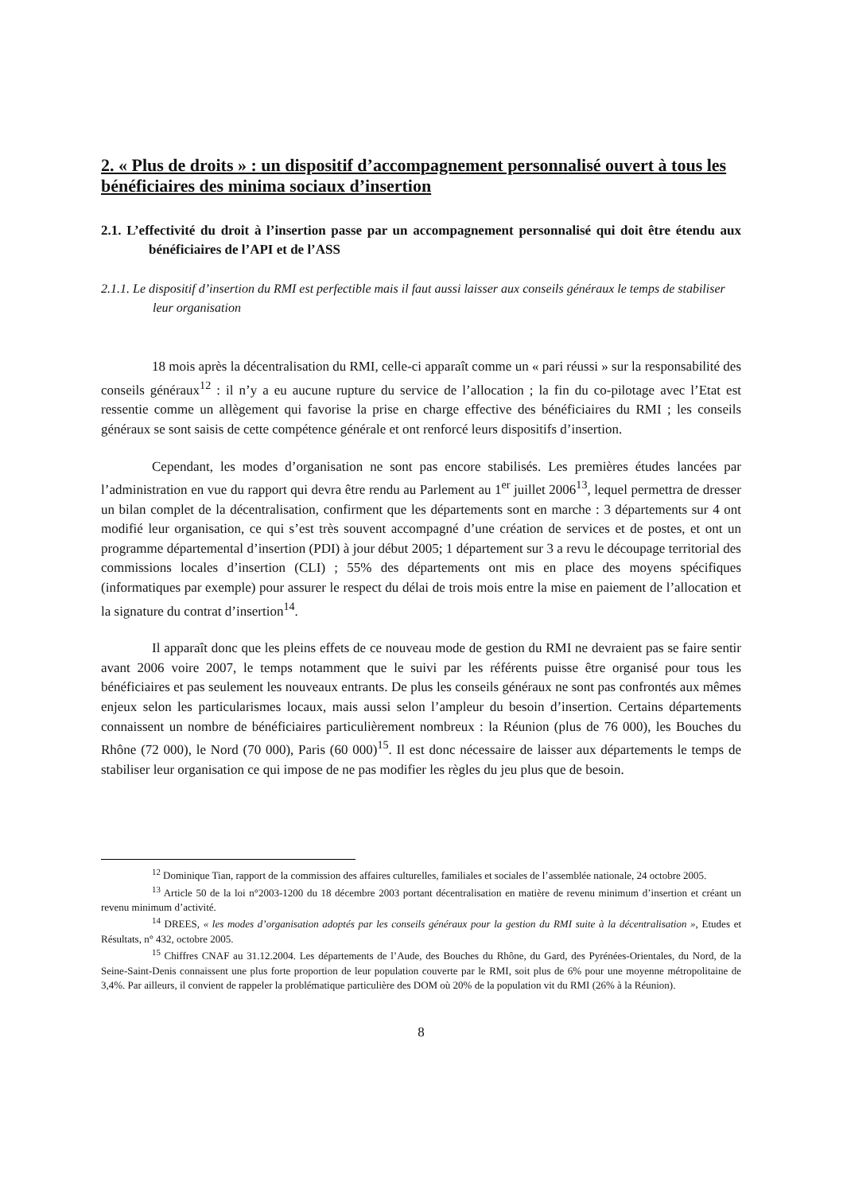2. « Plus de droits » : un dispositif d’accompagnement personnalisé ouvert à tous les bénéficiaires des minima sociaux d’insertion
2.1. L’effectivité du droit à l’insertion passe par un accompagnement personnalisé qui doit être étendu aux bénéficiaires de l’API et de l’ASS
2.1.1. Le dispositif d’insertion du RMI est perfectible mais il faut aussi laisser aux conseils généraux le temps de stabiliser leur organisation
18 mois après la décentralisation du RMI, celle-ci apparaît comme un « pari réussi » sur la responsabilité des conseils généraux<sup>12</sup> : il n’y a eu aucune rupture du service de l’allocation ; la fin du co-pilotage avec l’Etat est ressentie comme un allègement qui favorise la prise en charge effective des bénéficiaires du RMI ; les conseils généraux se sont saisis de cette compétence générale et ont renforcé leurs dispositifs d’insertion.
Cependant, les modes d’organisation ne sont pas encore stabilisés. Les premières études lancées par l’administration en vue du rapport qui devra être rendu au Parlement au 1<sup>er</sup> juillet 2006<sup>13</sup>, lequel permettra de dresser un bilan complet de la décentralisation, confirment que les départements sont en marche : 3 départements sur 4 ont modifié leur organisation, ce qui s’est très souvent accompagné d’une création de services et de postes, et ont un programme départemental d’insertion (PDI) à jour début 2005; 1 département sur 3 a revu le découpage territorial des commissions locales d’insertion (CLI) ; 55% des départements ont mis en place des moyens spécifiques (informatiques par exemple) pour assurer le respect du délai de trois mois entre la mise en paiement de l’allocation et la signature du contrat d’insertion<sup>14</sup>.
Il apparaît donc que les pleins effets de ce nouveau mode de gestion du RMI ne devraient pas se faire sentir avant 2006 voire 2007, le temps notamment que le suivi par les référents puisse être organisé pour tous les bénéficiaires et pas seulement les nouveaux entrants. De plus les conseils généraux ne sont pas confrontés aux mêmes enjeux selon les particularismes locaux, mais aussi selon l’ampleur du besoin d’insertion. Certains départements connaissent un nombre de bénéficiaires particulièrement nombreux : la Réunion (plus de 76 000), les Bouches du Rhône (72 000), le Nord (70 000), Paris (60 000)<sup>15</sup>. Il est donc nécessaire de laisser aux départements le temps de stabiliser leur organisation ce qui impose de ne pas modifier les règles du jeu plus que de besoin.
<sup>12</sup> Dominique Tian, rapport de la commission des affaires culturelles, familiales et sociales de l’assemblée nationale, 24 octobre 2005.
<sup>13</sup> Article 50 de la loi n°2003-1200 du 18 décembre 2003 portant décentralisation en matière de revenu minimum d’insertion et créant un revenu minimum d’activité.
<sup>14</sup> DREES, « les modes d’organisation adoptés par les conseils généraux pour la gestion du RMI suite à la décentralisation », Etudes et Résultats, n° 432, octobre 2005.
<sup>15</sup> Chiffres CNAF au 31.12.2004. Les départements de l’Aude, des Bouches du Rhône, du Gard, des Pyrénées-Orientales, du Nord, de la Seine-Saint-Denis connaissent une plus forte proportion de leur population couverte par le RMI, soit plus de 6% pour une moyenne métropolitaine de 3,4%. Par ailleurs, il convient de rappeler la problématique particulière des DOM où 20% de la population vit du RMI (26% à la Réunion).
8